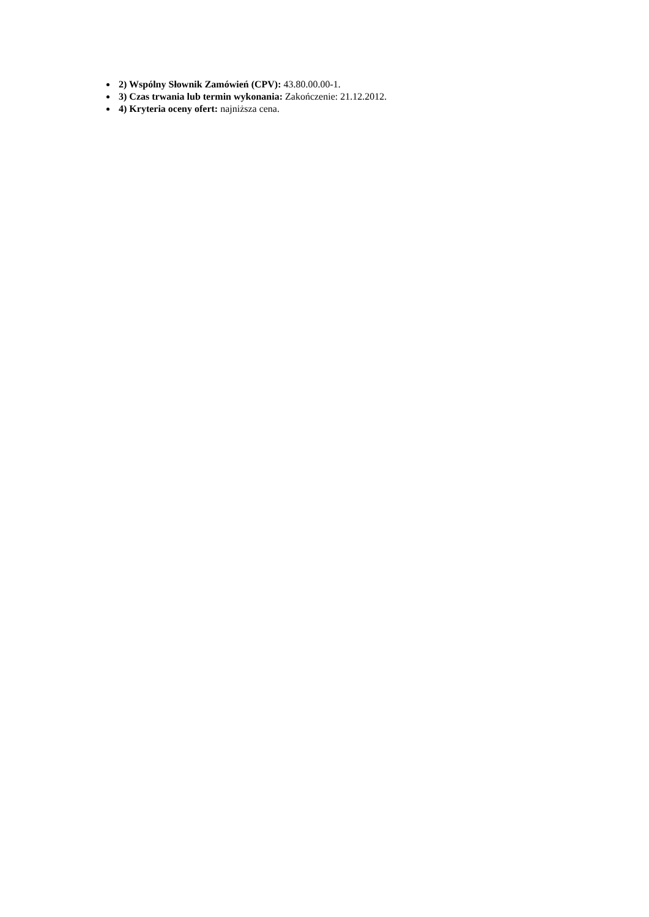2) Wspólny Słownik Zamówień (CPV): 43.80.00.00-1.
3) Czas trwania lub termin wykonania: Zakończenie: 21.12.2012.
4) Kryteria oceny ofert: najniższa cena.